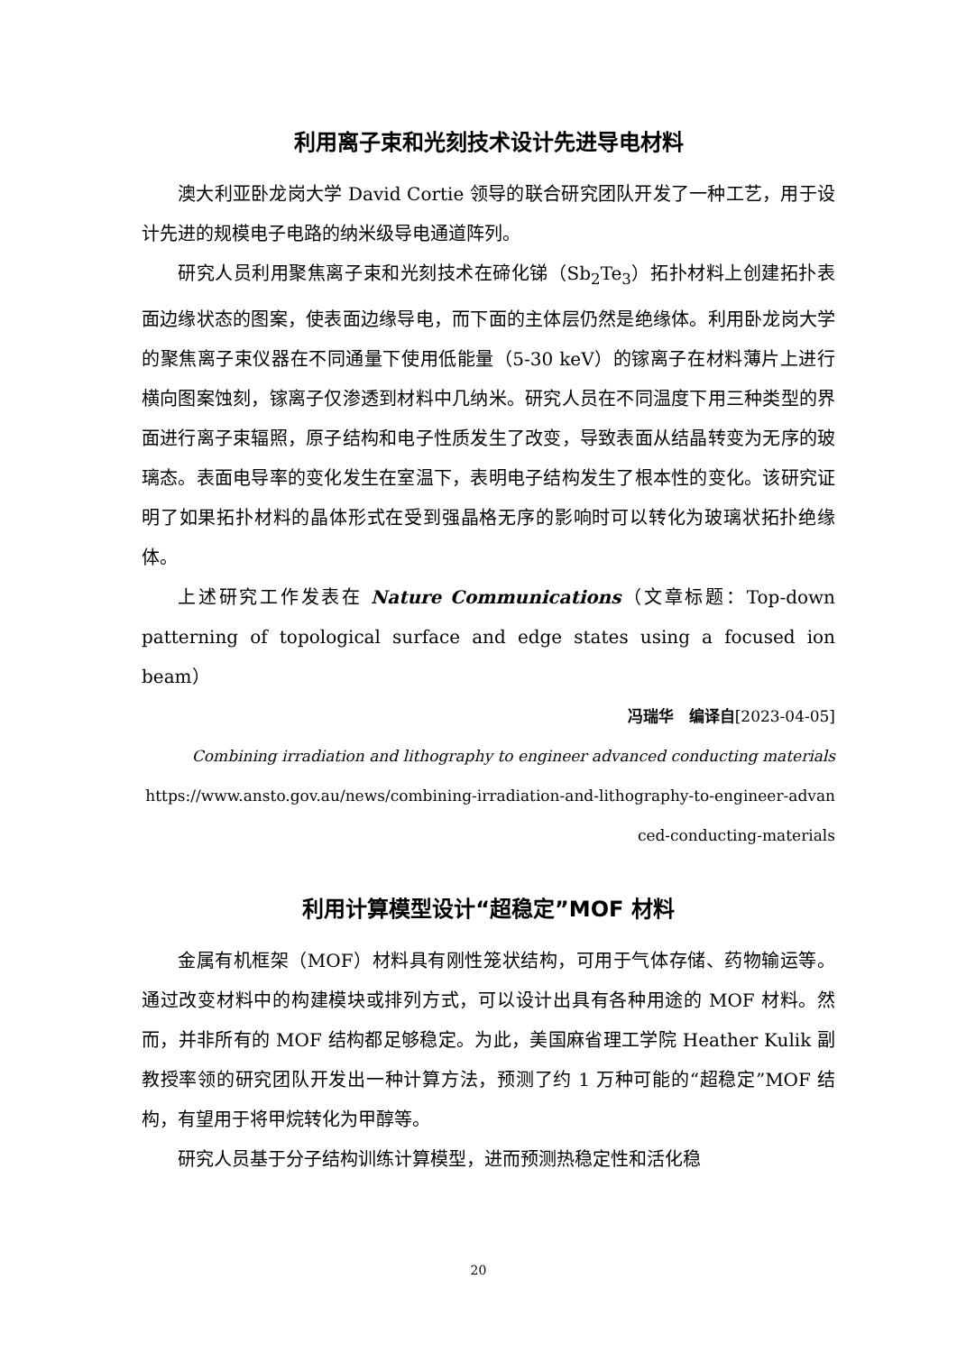利用离子束和光刻技术设计先进导电材料
澳大利亚卧龙岗大学 David Cortie 领导的联合研究团队开发了一种工艺，用于设计先进的规模电子电路的纳米级导电通道阵列。
研究人员利用聚焦离子束和光刻技术在碲化锑（Sb<sub>2</sub>Te<sub>3</sub>）拓扑材料上创建拓扑表面边缘状态的图案，使表面边缘导电，而下面的主体层仍然是绝缘体。利用卧龙岗大学的聚焦离子束仪器在不同通量下使用低能量（5-30 keV）的镓离子在材料薄片上进行横向图案蚀刻，镓离子仅渗透到材料中几纳米。研究人员在不同温度下用三种类型的界面进行离子束辐照，原子结构和电子性质发生了改变，导致表面从结晶转变为无序的玻璃态。表面电导率的变化发生在室温下，表明电子结构发生了根本性的变化。该研究证明了如果拓扑材料的晶体形式在受到强晶格无序的影响时可以转化为玻璃状拓扑绝缘体。
上述研究工作发表在 Nature Communications（文章标题：Top-down patterning of topological surface and edge states using a focused ion beam）
冯瑞华　编译自[2023-04-05]
Combining irradiation and lithography to engineer advanced conducting materials
https://www.ansto.gov.au/news/combining-irradiation-and-lithography-to-engineer-advan ced-conducting-materials
利用计算模型设计“超稳定”MOF 材料
金属有机框架（MOF）材料具有刚性笼状结构，可用于气体存储、药物输运等。通过改变材料中的构建模块或排列方式，可以设计出具有各种用途的 MOF 材料。然而，并非所有的 MOF 结构都足够稳定。为此，美国麻省理工学院 Heather Kulik 副教授率领的研究团队开发出一种计算方法，预测了约 1 万种可能的“超稳定”MOF 结构，有望用于将甲烷转化为甲醇等。
研究人员基于分子结构训练计算模型，进而预测热稳定性和活化稳
20